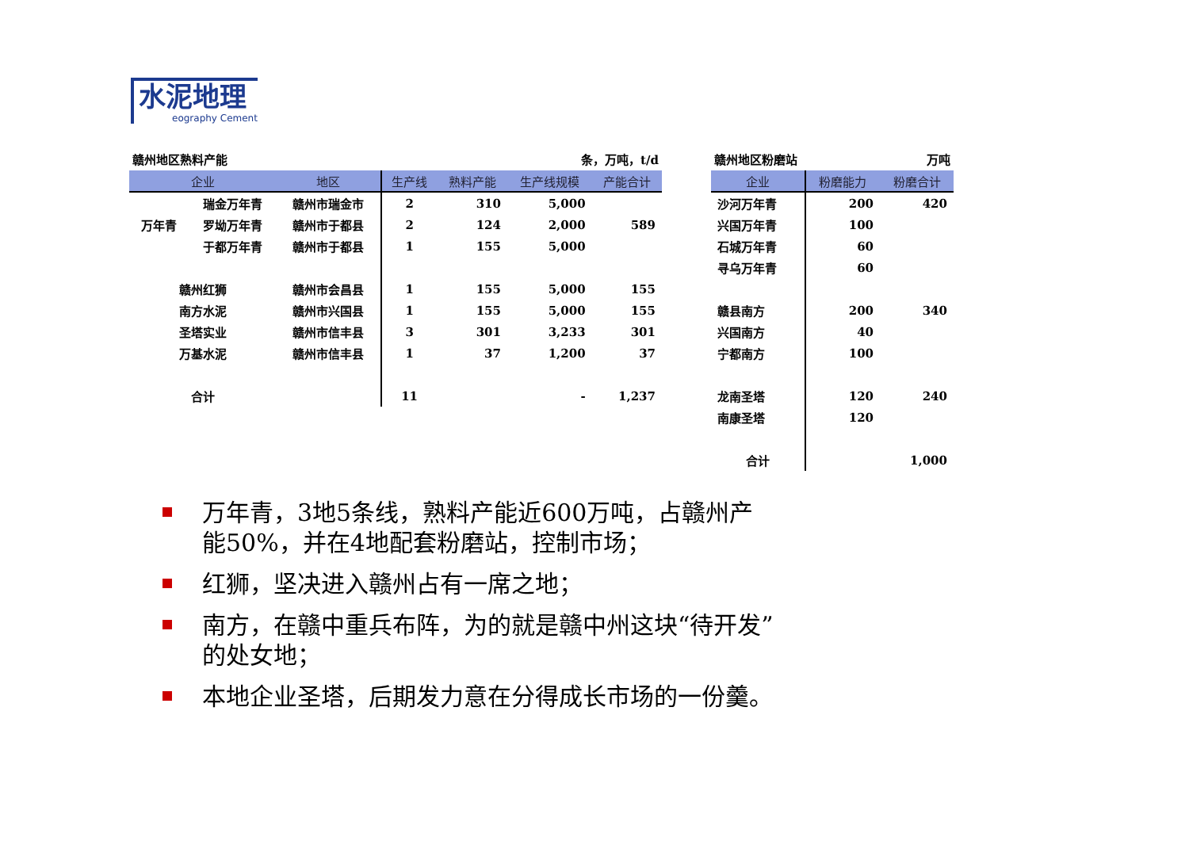水泥地理
eography Cement
赣州地区熟料产能 条，万吨，t/d
| 企业 | | 地区 | 生产线 | 熟料产能 | 生产线规模 | 产能合计 |
| --- | --- | --- | --- | --- | --- | --- |
| | 瑞金万年青 | 赣州市瑞金市 | 2 | 310 | 5,000 | |
| 万年青 | 罗坳万年青 | 赣州市于都县 | 2 | 124 | 2,000 | 589 |
| | 于都万年青 | 赣州市于都县 | 1 | 155 | 5,000 | |
| 赣州红狮 | | 赣州市会昌县 | 1 | 155 | 5,000 | 155 |
| 南方水泥 | | 赣州市兴国县 | 1 | 155 | 5,000 | 155 |
| 圣塔实业 | | 赣州市信丰县 | 3 | 301 | 3,233 | 301 |
| 万基水泥 | | 赣州市信丰县 | 1 | 37 | 1,200 | 37 |
| 合计 | | | 11 | | - | 1,237 |
赣州地区粉磨站 万吨
| 企业 | 粉磨能力 | 粉磨合计 |
| --- | --- | --- |
| 沙河万年青 | 200 | 420 |
| 兴国万年青 | 100 | |
| 石城万年青 | 60 | |
| 寻乌万年青 | 60 | |
| 赣县南方 | 200 | 340 |
| 兴国南方 | 40 | |
| 宁都南方 | 100 | |
| 龙南圣塔 | 120 | 240 |
| 南康圣塔 | 120 | |
| 合计 | | 1,000 |
万年青，3地5条线，熟料产能近600万吨，占赣州产能50%，并在4地配套粉磨站，控制市场；
红狮，坚决进入赣州占有一席之地；
南方，在赣中重兵布阵，为的就是赣中州这块“待开发”的处女地；
本地企业圣塔，后期发力意在分得成长市场的一份羹。